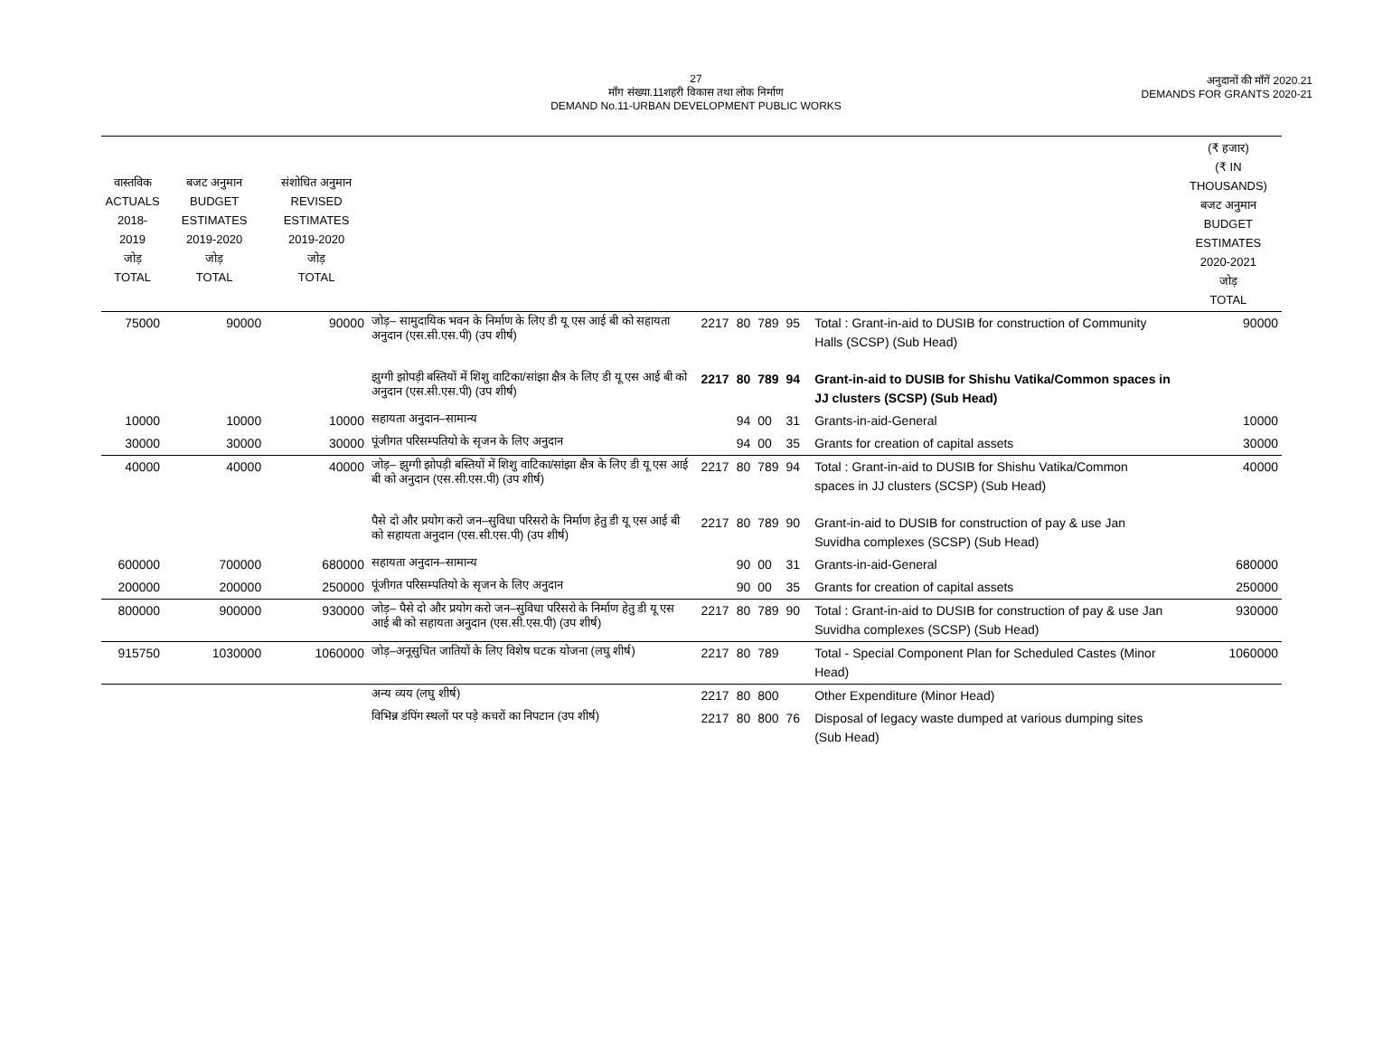27
माँग संख्या.11शहरी विकास तथा लोक निर्माण
DEMAND No.11-URBAN DEVELOPMENT PUBLIC WORKS
अनुदानों की माँगें 2020.21
DEMANDS FOR GRANTS 2020-21
| वास्तविक ACTUALS 2018-2019 जोड़ TOTAL | बजट अनुमान BUDGET ESTIMATES 2019-2020 जोड़ TOTAL | संशोधित अनुमान REVISED ESTIMATES 2019-2020 जोड़ TOTAL | | | | | | | | (₹ हजार) (₹ IN THOUSANDS) बजट अनुमान BUDGET ESTIMATES 2020-2021 जोड़ TOTAL |
| --- | --- | --- | --- | --- | --- | --- | --- | --- | --- | --- |
| 75000 | 90000 | 90000 | जोड़– सामुदायिक भवन के निर्माण के लिए डी यू एस आई बी को सहायता अनुदान (एस.सी.एस.पी) (उप शीर्ष) | 2217 | 80 | 789 | 95 | | Total : Grant-in-aid to DUSIB for construction of Community Halls (SCSP) (Sub Head) | 90000 |
| | | | झुग्गी झोपड़ी बस्तियों में शिशु वाटिका/सांझा क्षैत्र के लिए डी यू एस आई बी को अनुदान (एस.सी.एस.पी) (उप शीर्ष) | 2217 | 80 | 789 | 94 | | Grant-in-aid to DUSIB for Shishu Vatika/Common spaces in JJ clusters (SCSP) (Sub Head) | |
| 10000 | 10000 | 10000 | सहायता अनुदान–सामान्य | | 94 | 00 | 31 | | Grants-in-aid-General | 10000 |
| 30000 | 30000 | 30000 | पूंजीगत परिसम्पतियो के सृजन के लिए अनुदान | | 94 | 00 | 35 | | Grants for creation of capital assets | 30000 |
| 40000 | 40000 | 40000 | जोड़– झुग्गी झोपड़ी बस्तियों में शिशु वाटिका/सांझा क्षैत्र के लिए डी यू एस आई बी को अनुदान (एस.सी.एस.पी) (उप शीर्ष) | 2217 | 80 | 789 | 94 | | Total : Grant-in-aid to DUSIB for Shishu Vatika/Common spaces in JJ clusters (SCSP) (Sub Head) | 40000 |
| | | | पैसे दो और प्रयोग करो जन–सुविधा परिसरो के निर्माण हेतु डी यू एस आई बी को सहायता अनुदान (एस.सी.एस.पी) (उप शीर्ष) | 2217 | 80 | 789 | 90 | | Grant-in-aid to DUSIB for construction of pay & use Jan Suvidha complexes (SCSP) (Sub Head) | |
| 600000 | 700000 | 680000 | सहायता अनुदान–सामान्य | | 90 | 00 | 31 | | Grants-in-aid-General | 680000 |
| 200000 | 200000 | 250000 | पूंजीगत परिसम्पतियो के सृजन के लिए अनुदान | | 90 | 00 | 35 | | Grants for creation of capital assets | 250000 |
| 800000 | 900000 | 930000 | जोड़– पैसे दो और प्रयोग करो जन–सुविधा परिसरो के निर्माण हेतु डी यू एस आई बी को सहायता अनुदान (एस.सी.एस.पी) (उप शीर्ष) | 2217 | 80 | 789 | 90 | | Total : Grant-in-aid to DUSIB for construction of pay & use Jan Suvidha complexes (SCSP) (Sub Head) | 930000 |
| 915750 | 1030000 | 1060000 | जोड़–अनूसुचित जातियों के लिए विशेष घटक योजना (लघु शीर्ष) | 2217 | 80 | 789 | | | Total - Special Component Plan for Scheduled Castes (Minor Head) | 1060000 |
| | | | अन्य व्यय (लघु शीर्ष) | 2217 | 80 | 800 | | | Other Expenditure (Minor Head) | |
| | | | विभिन्न डंपिंग स्थलों पर पड़े कचरों का निपटान (उप शीर्ष) | 2217 | 80 | 800 | 76 | | Disposal of legacy waste dumped at various dumping sites (Sub Head) | |